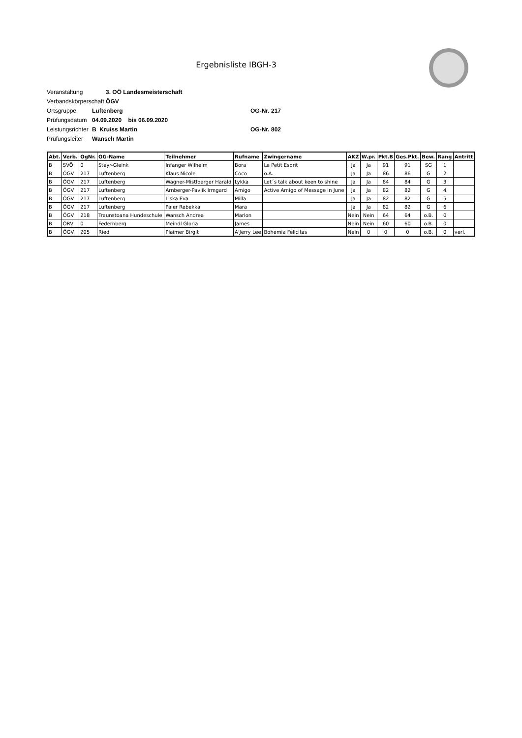Ergebnisliste IBGH-3
Veranstaltung 3. OÖ Landesmeisterschaft
Verbandskörperschaft ÖGV
Ortsgruppe Luftenberg OG-Nr. 217
Prüfungsdatum 04.09.2020 bis 06.09.2020
Leistungsrichter B Kruiss Martin OG-Nr. 802
Prüfungsleiter Wansch Martin
| Abt. | Verb. | OgNr. | OG-Name | Teilnehmer | Rufname | Zwingername | AKZ | W.pr. | Pkt.B | Ges.Pkt. | Bew. | Rang | Antritt |
| --- | --- | --- | --- | --- | --- | --- | --- | --- | --- | --- | --- | --- | --- |
| B | SVÖ | 0 | Steyr-Gleink | Infanger Wilhelm | Bora | Le Petit Esprit | Ja | Ja | 91 | 91 | SG | 1 | |
| B | ÖGV | 217 | Luftenberg | Klaus Nicole | Coco | o.A. | Ja | Ja | 86 | 86 | G | 2 | |
| B | ÖGV | 217 | Luftenberg | Wagner-Mistlberger Harald | Lykka | Let´s talk about keen to shine | Ja | Ja | 84 | 84 | G | 3 | |
| B | ÖGV | 217 | Luftenberg | Arnberger-Pavlik Irmgard | Amigo | Active Amigo of Message in June | Ja | Ja | 82 | 82 | G | 4 | |
| B | ÖGV | 217 | Luftenberg | Liska Eva | Milla | | Ja | Ja | 82 | 82 | G | 5 | |
| B | ÖGV | 217 | Luftenberg | Paier Rebekka | Mara | | Ja | Ja | 82 | 82 | G | 6 | |
| B | ÖGV | 218 | Traunstoana Hundeschule | Wansch Andrea | Marlon | | Nein | Nein | 64 | 64 | o.B. | 0 | |
| B | ÖRV | 0 | Federnberg | Meindl Gloria | James | | Nein | Nein | 60 | 60 | o.B. | 0 | |
| B | ÖGV | 205 | Ried | Plaimer Birgit | A'Jerry Lee | Bohemia Felicitas | Nein | 0 | 0 | 0 | o.B. | 0 | verl. |